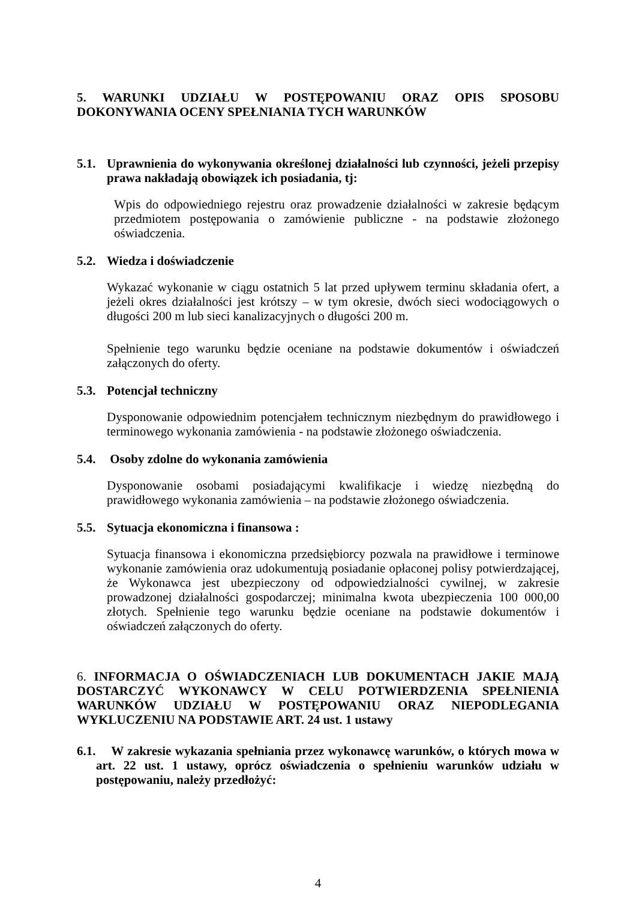5. WARUNKI UDZIAŁU W POSTĘPOWANIU ORAZ OPIS SPOSOBU DOKONYWANIA OCENY SPEŁNIANIA TYCH WARUNKÓW
5.1. Uprawnienia do wykonywania określonej działalności lub czynności, jeżeli przepisy prawa nakładają obowiązek ich posiadania, tj:
Wpis do odpowiedniego rejestru oraz prowadzenie działalności w zakresie będącym przedmiotem postępowania o zamówienie publiczne - na podstawie złożonego oświadczenia.
5.2. Wiedza i doświadczenie
Wykazać wykonanie w ciągu ostatnich 5 lat przed upływem terminu składania ofert, a jeżeli okres działalności jest krótszy – w tym okresie, dwóch sieci wodociągowych o długości 200 m lub sieci kanalizacyjnych o długości 200 m.
Spełnienie tego warunku będzie oceniane na podstawie dokumentów i oświadczeń załączonych do oferty.
5.3. Potencjał techniczny
Dysponowanie odpowiednim potencjałem technicznym niezbędnym do prawidłowego i terminowego wykonania zamówienia - na podstawie złożonego oświadczenia.
5.4. Osoby zdolne do wykonania zamówienia
Dysponowanie osobami posiadającymi kwalifikacje i wiedzę niezbędną do prawidłowego wykonania zamówienia – na podstawie złożonego oświadczenia.
5.5. Sytuacja ekonomiczna i finansowa :
Sytuacja finansowa i ekonomiczna przedsiębiorcy pozwala na prawidłowe i terminowe wykonanie zamówienia oraz udokumentują posiadanie opłaconej polisy potwierdzającej, że Wykonawca jest ubezpieczony od odpowiedzialności cywilnej, w zakresie prowadzonej działalności gospodarczej; minimalna kwota ubezpieczenia 100 000,00 złotych. Spełnienie tego warunku będzie oceniane na podstawie dokumentów i oświadczeń załączonych do oferty.
6. INFORMACJA O OŚWIADCZENIACH LUB DOKUMENTACH JAKIE MAJĄ DOSTARCZYĆ WYKONAWCY W CELU POTWIERDZENIA SPEŁNIENIA WARUNKÓW UDZIAŁU W POSTĘPOWANIU ORAZ NIEPODLEGANIA WYKLUCZENIU NA PODSTAWIE ART. 24 ust. 1 ustawy
6.1. W zakresie wykazania spełniania przez wykonawcę warunków, o których mowa w art. 22 ust. 1 ustawy, oprócz oświadczenia o spełnieniu warunków udziału w postępowaniu, należy przedłożyć:
4